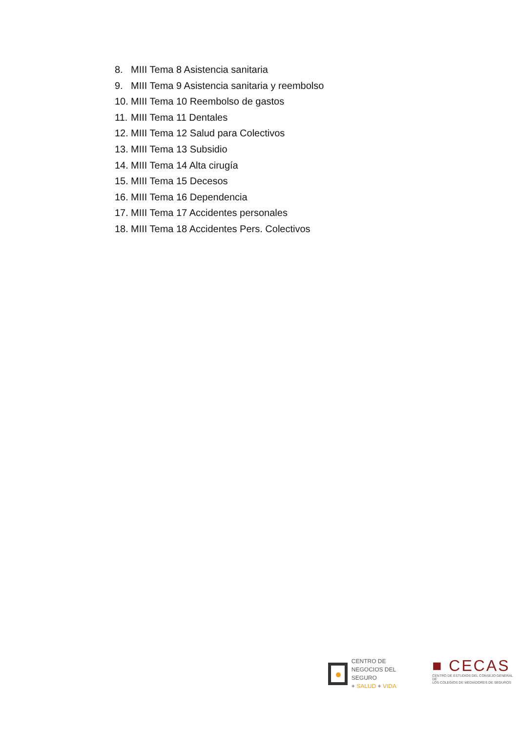8. MIII Tema 8 Asistencia sanitaria
9. MIII Tema 9 Asistencia sanitaria y reembolso
10. MIII Tema 10 Reembolso de gastos
11. MIII Tema 11 Dentales
12. MIII Tema 12 Salud para Colectivos
13. MIII Tema 13 Subsidio
14. MIII Tema 14 Alta cirugía
15. MIII Tema 15 Decesos
16. MIII Tema 16 Dependencia
17. MIII Tema 17 Accidentes personales
18. MIII Tema 18 Accidentes Pers. Colectivos
CENTRO DE
NEGOCIOS DEL SEGURO
+ SALUD + VIDA
■ CECAS
CENTRO DE ESTUDIOS DEL CONSEJO GENERAL DE
LOS COLEGIOS DE MEDIADORES DE SEGUROS